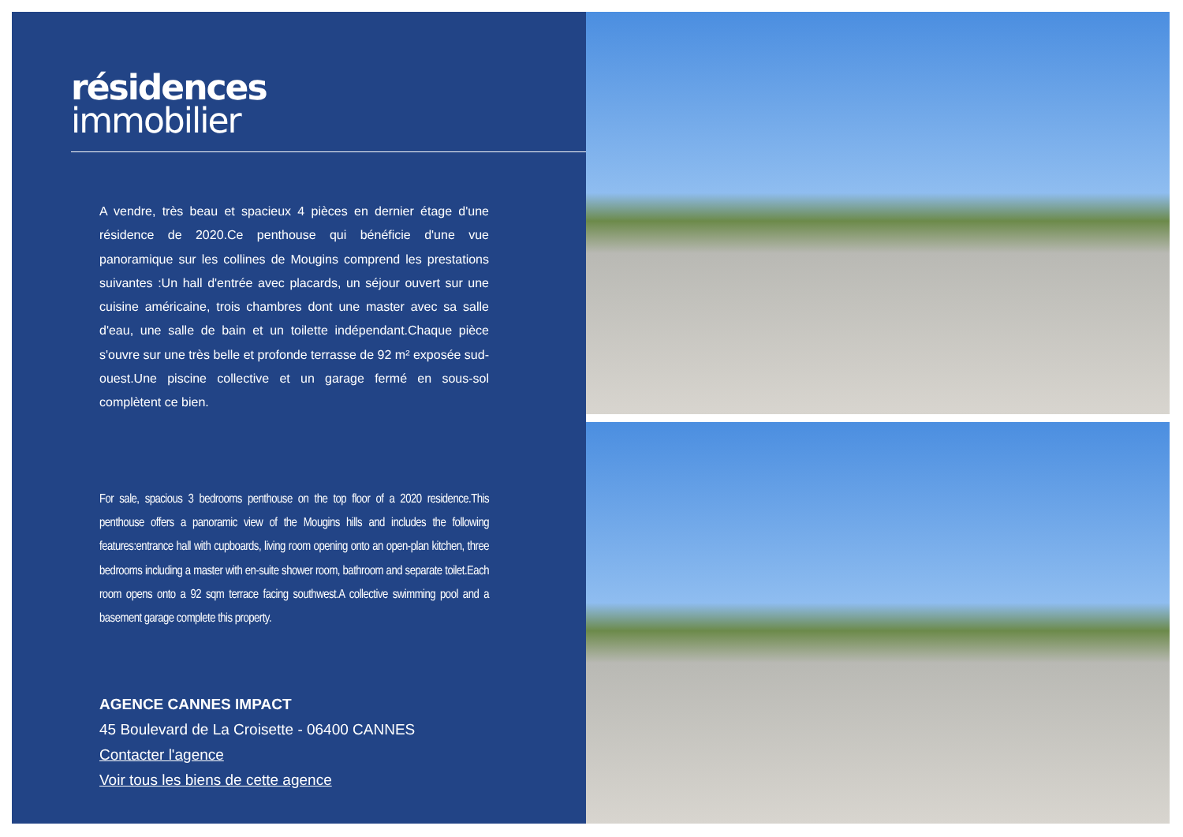résidences
immobilier
A vendre, très beau et spacieux 4 pièces en dernier étage d'une résidence de 2020.Ce penthouse qui bénéficie d'une vue panoramique sur les collines de Mougins comprend les prestations suivantes :Un hall d'entrée avec placards, un séjour ouvert sur une cuisine américaine, trois chambres dont une master avec sa salle d'eau, une salle de bain et un toilette indépendant.Chaque pièce s'ouvre sur une très belle et profonde terrasse de 92 m² exposée sud-ouest.Une piscine collective et un garage fermé en sous-sol complètent ce bien.
For sale, spacious 3 bedrooms penthouse on the top floor of a 2020 residence.This penthouse offers a panoramic view of the Mougins hills and includes the following features:entrance hall with cupboards, living room opening onto an open-plan kitchen, three bedrooms including a master with en-suite shower room, bathroom and separate toilet.Each room opens onto a 92 sqm terrace facing southwest.A collective swimming pool and a basement garage complete this property.
AGENCE CANNES IMPACT
45 Boulevard de La Croisette - 06400 CANNES
Contacter l'agence
Voir tous les biens de cette agence